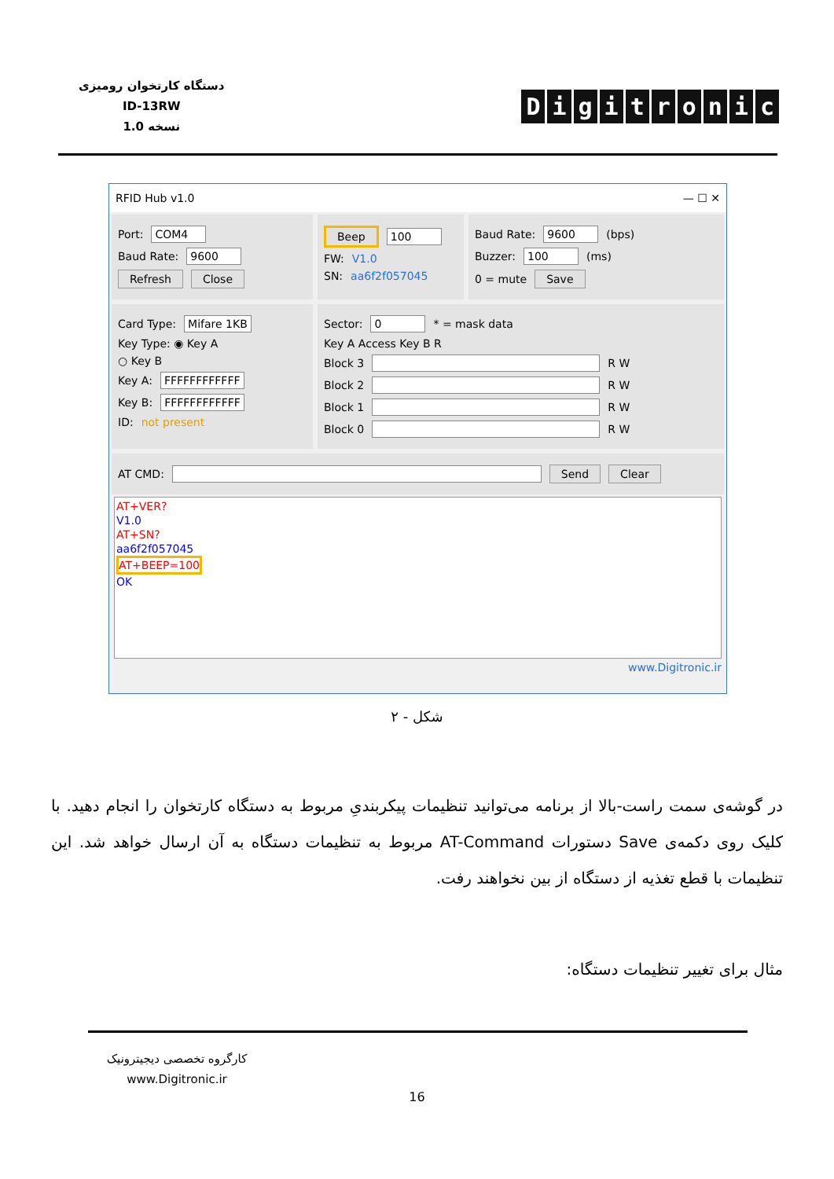دستگاه کارتخوان رومیزی
ID-13RW
نسخه 1.0
Digitronic
RFID Hub v1.0 — ☐ ✕
Port: COM4
Baud Rate: 9600
Refresh Close
Beep 100
FW: V1.0
SN: aa6f2f057045
Baud Rate: 9600 (bps)
Buzzer: 100 (ms)
0 = mute Save
Card Type: Mifare 1KB
Key Type: ◉ Key A
○ Key B
Key A: FFFFFFFFFFFF
Key B: FFFFFFFFFFFF
ID: not present
Sector: 0 * = mask data
Key A Access Key B R
Block 3 R W
Block 2 R W
Block 1 R W
Block 0 R W
AT CMD: Send Clear
AT+VER?
V1.0
AT+SN?
aa6f2f057045
AT+BEEP=100
OK
www.Digitronic.ir
شکل - ۲
در گوشه‌ی سمت راست-بالا از برنامه می‌توانید تنظیمات پیکربندیِ مربوط به دستگاه کارتخوان را انجام دهید. با کلیک روی دکمه‌ی Save دستورات AT-Command مربوط به تنظیمات دستگاه به آن ارسال خواهد شد. این تنظیمات با قطع تغذیه از دستگاه از بین نخواهند رفت.
مثال برای تغییر تنظیمات دستگاه:
کارگروه تخصصی دیجیترونیک
www.Digitronic.ir
16